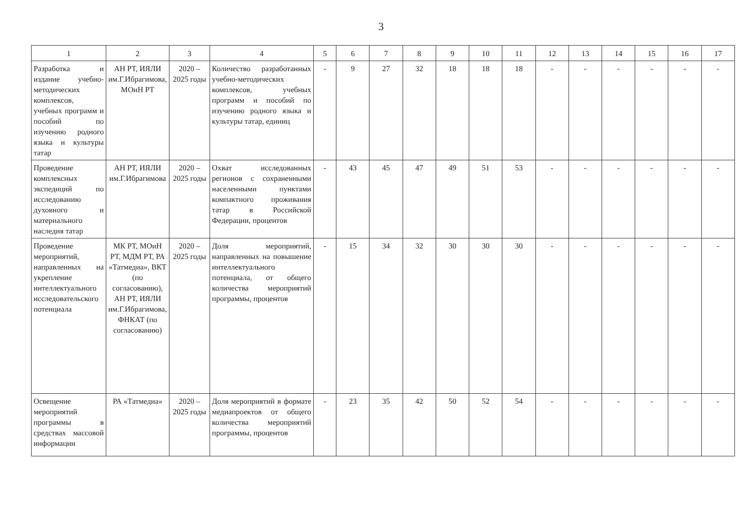3
| 1 | 2 | 3 | 4 | 5 | 6 | 7 | 8 | 9 | 10 | 11 | 12 | 13 | 14 | 15 | 16 | 17 |
| --- | --- | --- | --- | --- | --- | --- | --- | --- | --- | --- | --- | --- | --- | --- | --- | --- |
| Разработка и издание учебно-методических комплексов, учебных программ и пособий по изучению родного языка и культуры татар | АН РТ, ИЯЛИ им.Г.Ибрагимова, МОиН РТ | 2020 – 2025 годы | Количество разработанных учебно-методических комплексов, учебных программ и пособий по изучению родного языка и культуры татар, единиц | - | 9 | 27 | 32 | 18 | 18 | 18 | - | - | - | - | - | - |
| Проведение комплексных экспедиций по исследованию духовного и материального наследия татар | АН РТ, ИЯЛИ им.Г.Ибрагимова | 2020 – 2025 годы | Охват исследованных регионов с сохраненными населенными пунктами компактного проживания татар в Российской Федерации, процентов | - | 43 | 45 | 47 | 49 | 51 | 53 | - | - | - | - | - | - |
| Проведение мероприятий, направленных на укрепление интеллектуального исследовательского потенциала | МК РТ, МОиН РТ, МДМ РТ, РА «Татмедиа», ВКТ (по согласованию), АН РТ, ИЯЛИ им.Г.Ибрагимова, ФНКАТ (по согласованию) | 2020 – 2025 годы | Доля мероприятий, направленных на повышение интеллектуального потенциала, от общего количества мероприятий программы, процентов | - | 15 | 34 | 32 | 30 | 30 | 30 | - | - | - | - | - | - |
| Освещение мероприятий программы в средствах массовой информации | РА «Татмедиа» | 2020 – 2025 годы | Доля мероприятий в формате медиапроектов от общего количества мероприятий программы, процентов | - | 23 | 35 | 42 | 50 | 52 | 54 | - | - | - | - | - | - |